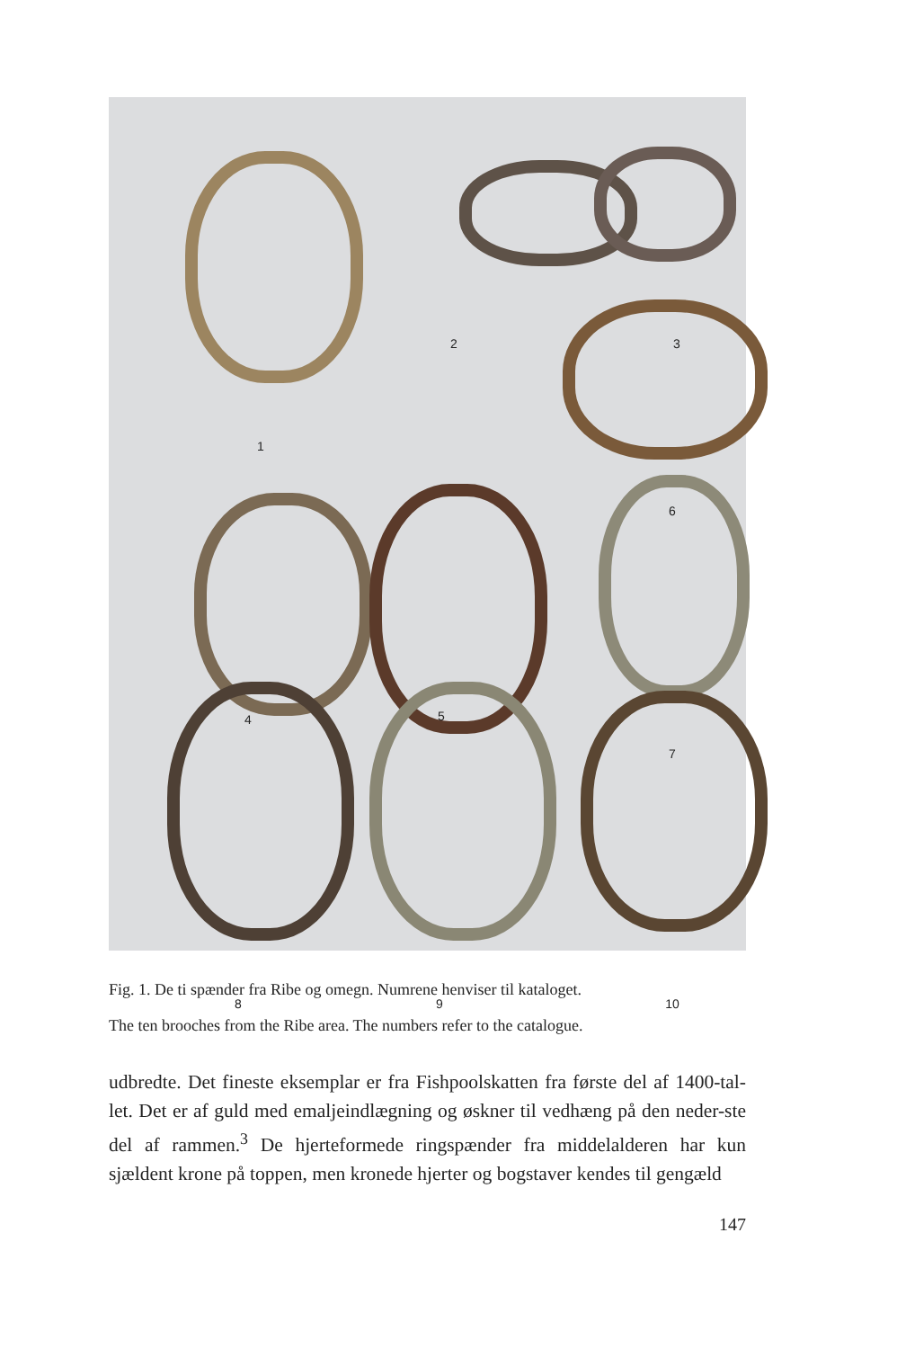1
2 3
6
4 5
7
8 9 10
Fig. 1. De ti spænder fra Ribe og omegn. Numrene henviser til kataloget.
The ten brooches from the Ribe area. The numbers refer to the catalogue.
udbredte. Det fineste eksemplar er fra Fishpoolskatten fra første del af 1400-tal-let. Det er af guld med emaljeindlægning og øskner til vedhæng på den neder-ste del af rammen.<sup>3</sup> De hjerteformede ringspænder fra middelalderen har kun sjældent krone på toppen, men kronede hjerter og bogstaver kendes til gengæld
147